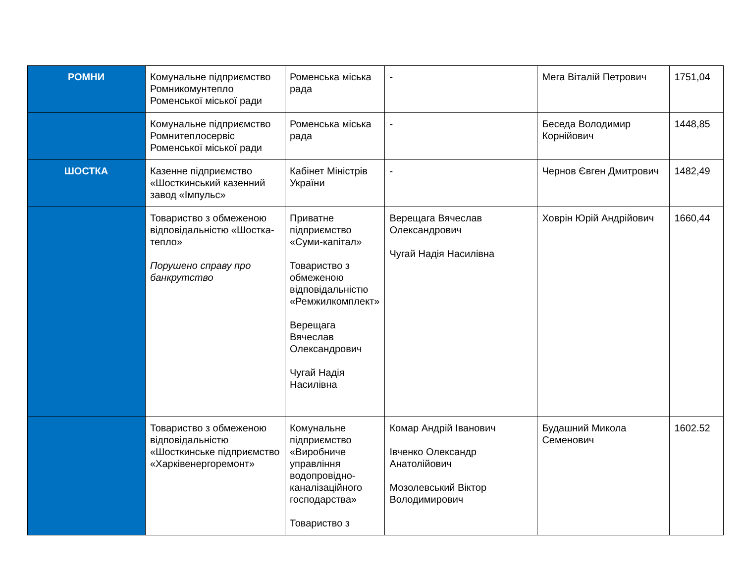| РОМНИ | Комунальне підприємство Ромникомунтепло Роменської міської ради | Роменська міська рада | - | Мега Віталій Петрович | 1751,04 |
| | Комунальне підприємство Ромнитеплосервіс Роменської міської ради | Роменська міська рада | - | Беседа Володимир Корнійович | 1448,85 |
| ШОСТКА | Казенне підприємство «Шосткинський казенний завод «Імпульс» | Кабінет Міністрів України | - | Чернов Євген Дмитрович | 1482,49 |
| | Товариство з обмеженою відповідальністю «Шостка-тепло» Порушено справу про банкрутство | Приватне підприємство «Суми-капітал» Товариство з обмеженою відповідальністю «Ремжилкомплект» Верещага Вячеслав Олександрович Чугай Надія Насилівна | Верещага Вячеслав Олександрович Чугай Надія Насилівна | Ховрін Юрій Андрійович | 1660,44 |
| | Товариство з обмеженою відповідальністю «Шосткинське підприємство «Харківенергоремонт» | Комунальне підприємство «Виробниче управління водопровідно-каналізаційного господарства» Товариство з | Комар Андрій Іванович Івченко Олександр Анатолійович Мозолевський Віктор Володимирович | Будашний Микола Семенович | 1602.52 |